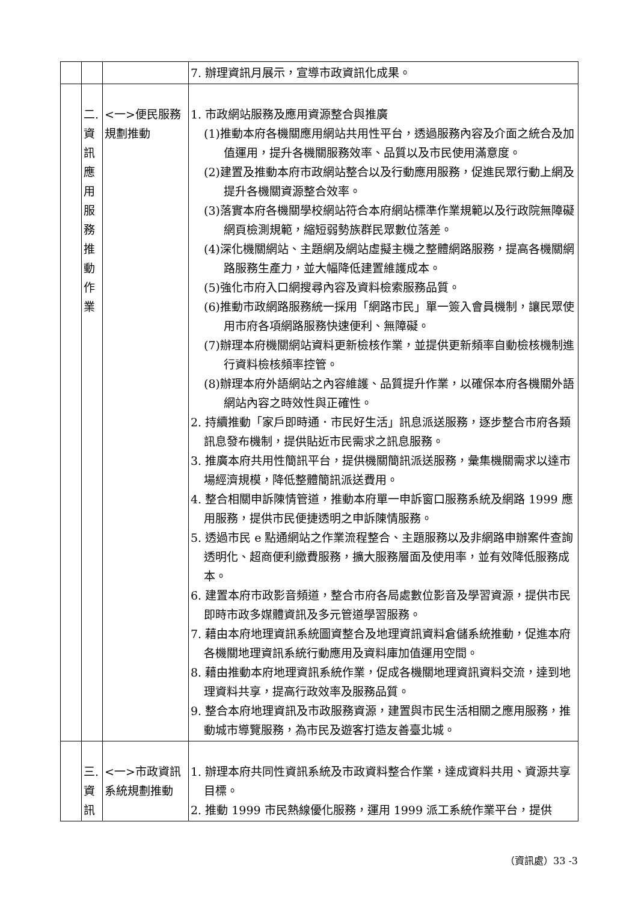| | | | 7. 辦理資訊月展示，宣導市政資訊化成果。 |
| | 二. 資 訊 應 用 服 務 推 動 作 業 | <一>便民服務規劃推動 | 1. 市政網站服務及應用資源整合與推廣 (1)推動本府各機關應用網站共用性平台，透過服務內容及介面之統合及加值運用，提升各機關服務效率、品質以及市民使用滿意度。 (2)建置及推動本府市政網站整合以及行動應用服務，促進民眾行動上網及提升各機關資源整合效率。 (3)落實本府各機關學校網站符合本府網站標準作業規範以及行政院無障礙網頁檢測規範，縮短弱勢族群民眾數位落差。 (4)深化機關網站、主題網及網站虛擬主機之整體網路服務，提高各機關網路服務生產力，並大幅降低建置維護成本。 (5)強化市府入口網搜尋內容及資料檢索服務品質。 (6)推動市政網路服務統一採用「網路市民」單一簽入會員機制，讓民眾使用市府各項網路服務快速便利、無障礙。 (7)辦理本府機關網站資料更新檢核作業，並提供更新頻率自動檢核機制進行資料檢核頻率控管。 (8)辦理本府外語網站之內容維護、品質提升作業，以確保本府各機關外語網站內容之時效性與正確性。 2. 持續推動「家戶即時通．市民好生活」訊息派送服務，逐步整合市府各類訊息發布機制，提供貼近市民需求之訊息服務。 3. 推廣本府共用性簡訊平台，提供機關簡訊派送服務，彙集機關需求以達市場經濟規模，降低整體簡訊派送費用。 4. 整合相關申訴陳情管道，推動本府單一申訴窗口服務系統及網路 1999 應用服務，提供市民便捷透明之申訴陳情服務。 5. 透過市民 e 點通網站之作業流程整合、主題服務以及非網路申辦案件查詢透明化、超商便利繳費服務，擴大服務層面及使用率，並有效降低服務成本。 6. 建置本府市政影音頻道，整合市府各局處數位影音及學習資源，提供市民即時市政多媒體資訊及多元管道學習服務。 7. 藉由本府地理資訊系統圖資整合及地理資訊資料倉儲系統推動，促進本府各機關地理資訊系統行動應用及資料庫加值運用空間。 8. 藉由推動本府地理資訊系統作業，促成各機關地理資訊資料交流，達到地理資料共享，提高行政效率及服務品質。 9. 整合本府地理資訊及市政服務資源，建置與市民生活相關之應用服務，推動城市導覽服務，為市民及遊客打造友善臺北城。 |
| | 三. 資 訊 | <一>市政資訊系統規劃推動 | 1. 辦理本府共同性資訊系統及市政資料整合作業，達成資料共用、資源共享目標。 2. 推動 1999 市民熱線優化服務，運用 1999 派工系統作業平台，提供 |
（資訊處）33 -3